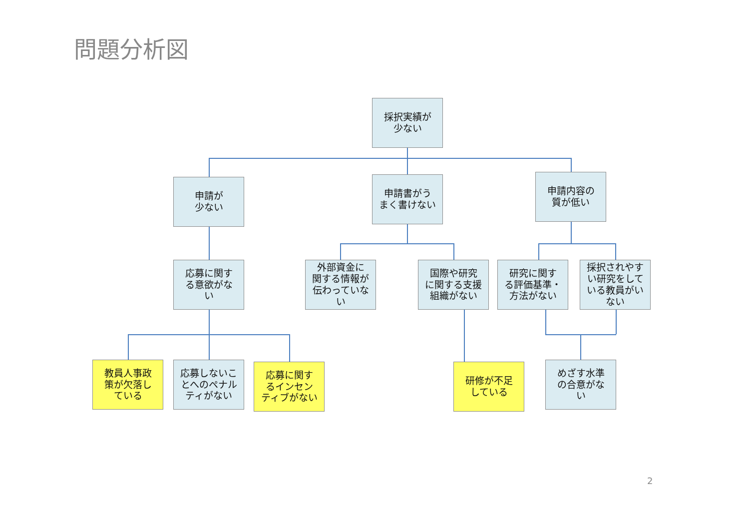問題分析図
採択実績が
少ない
申請が
少ない
申請書がう
まく書けない
申請内容の
質が低い
応募に関す
る意欲がな
い
外部資金に
関する情報が
伝わっていな
い
国際や研究
に関する支援
組織がない
研究に関す
る評価基準・
方法がない
採択されやす
い研究をして
いる教員がい
ない
教員人事政
策が欠落し
ている
応募しないこ
とへのペナル
ティがない
応募に関す
るインセン
ティブがない
研修が不足
している
めざす水準
の合意がな
い
2